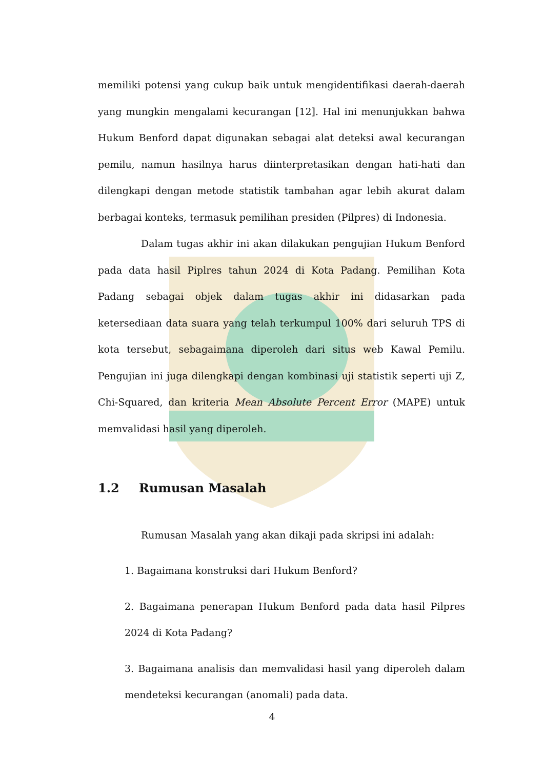memiliki potensi yang cukup baik untuk mengidentifikasi daerah-daerah yang mungkin mengalami kecurangan [12]. Hal ini menunjukkan bahwa Hukum Benford dapat digunakan sebagai alat deteksi awal kecurangan pemilu, namun hasilnya harus diinterpretasikan dengan hati-hati dan dilengkapi dengan metode statistik tambahan agar lebih akurat dalam berbagai konteks, termasuk pemilihan presiden (Pilpres) di Indonesia.
Dalam tugas akhir ini akan dilakukan pengujian Hukum Benford pada data hasil Piplres tahun 2024 di Kota Padang. Pemilihan Kota Padang sebagai objek dalam tugas akhir ini didasarkan pada ketersediaan data suara yang telah terkumpul 100% dari seluruh TPS di kota tersebut, sebagaimana diperoleh dari situs web Kawal Pemilu. Pengujian ini juga dilengkapi dengan kombinasi uji statistik seperti uji Z, Chi-Squared, dan kriteria Mean Absolute Percent Error (MAPE) untuk memvalidasi hasil yang diperoleh.
1.2 Rumusan Masalah
Rumusan Masalah yang akan dikaji pada skripsi ini adalah:
1. Bagaimana konstruksi dari Hukum Benford?
2. Bagaimana penerapan Hukum Benford pada data hasil Pilpres 2024 di Kota Padang?
3. Bagaimana analisis dan memvalidasi hasil yang diperoleh dalam mendeteksi kecurangan (anomali) pada data.
4